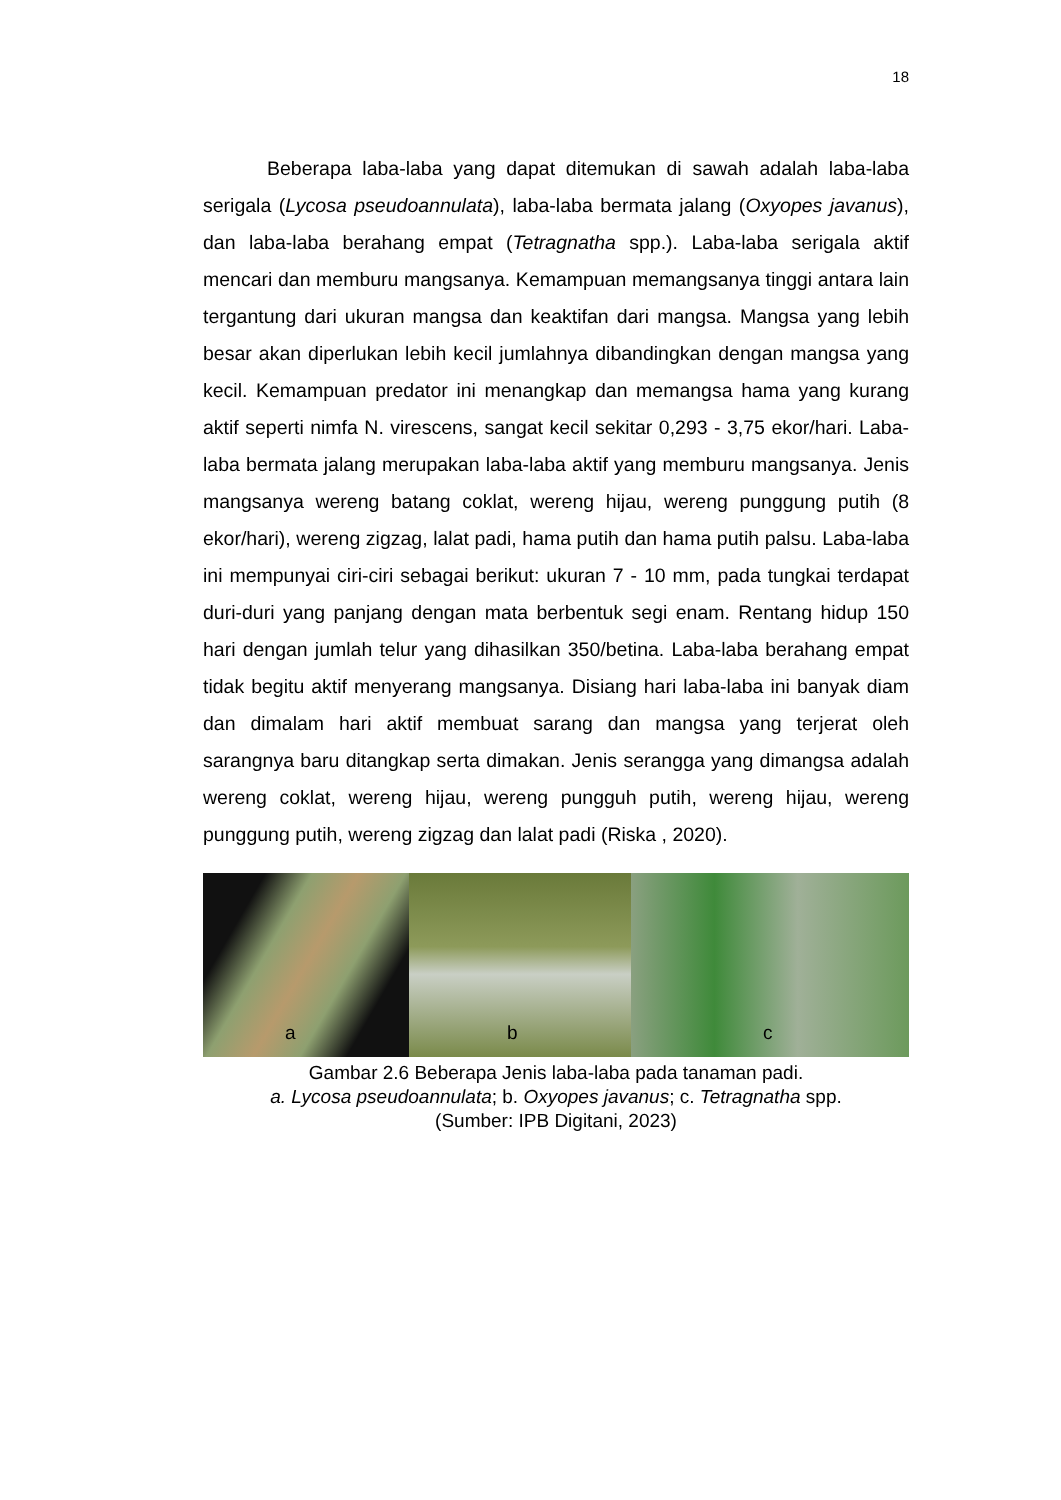18
Beberapa laba-laba yang dapat ditemukan di sawah adalah laba-laba serigala (Lycosa pseudoannulata), laba-laba bermata jalang (Oxyopes javanus), dan laba-laba berahang empat (Tetragnatha spp.). Laba-laba serigala aktif mencari dan memburu mangsanya. Kemampuan memangsanya tinggi antara lain tergantung dari ukuran mangsa dan keaktifan dari mangsa. Mangsa yang lebih besar akan diperlukan lebih kecil jumlahnya dibandingkan dengan mangsa yang kecil. Kemampuan predator ini menangkap dan memangsa hama yang kurang aktif seperti nimfa N. virescens, sangat kecil sekitar 0,293 - 3,75 ekor/hari. Laba-laba bermata jalang merupakan laba-laba aktif yang memburu mangsanya. Jenis mangsanya wereng batang coklat, wereng hijau, wereng punggung putih (8 ekor/hari), wereng zigzag, lalat padi, hama putih dan hama putih palsu. Laba-laba ini mempunyai ciri-ciri sebagai berikut: ukuran 7 - 10 mm, pada tungkai terdapat duri-duri yang panjang dengan mata berbentuk segi enam. Rentang hidup 150 hari dengan jumlah telur yang dihasilkan 350/betina. Laba-laba berahang empat tidak begitu aktif menyerang mangsanya. Disiang hari laba-laba ini banyak diam dan dimalam hari aktif membuat sarang dan mangsa yang terjerat oleh sarangnya baru ditangkap serta dimakan. Jenis serangga yang dimangsa adalah wereng coklat, wereng hijau, wereng pungguh putih, wereng hijau, wereng punggung putih, wereng zigzag dan lalat padi (Riska , 2020).
a
b
c
Gambar 2.6 Beberapa Jenis laba-laba pada tanaman padi.
a. Lycosa pseudoannulata; b. Oxyopes javanus; c. Tetragnatha spp.
(Sumber: IPB Digitani, 2023)